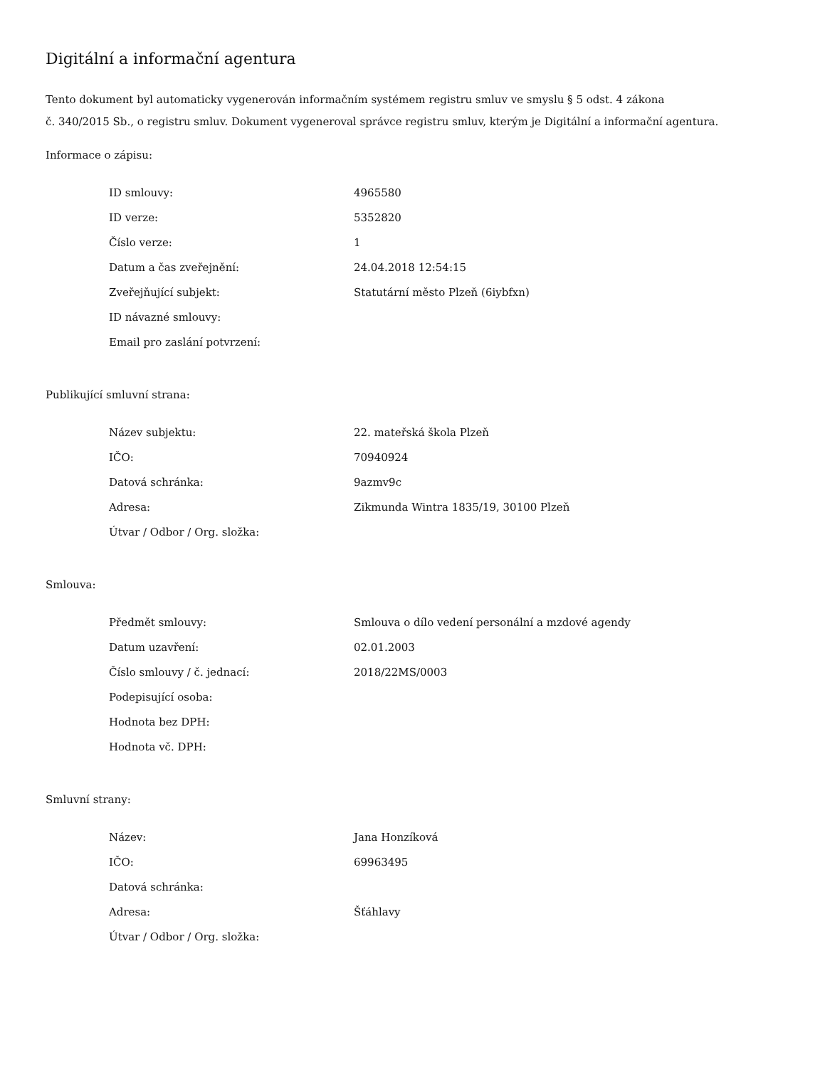Digitální a informační agentura
Tento dokument byl automaticky vygenerován informačním systémem registru smluv ve smyslu § 5 odst. 4 zákona
č. 340/2015 Sb., o registru smluv. Dokument vygeneroval správce registru smluv, kterým je Digitální a informační agentura.
Informace o zápisu:
| ID smlouvy: | 4965580 |
| ID verze: | 5352820 |
| Číslo verze: | 1 |
| Datum a čas zveřejnění: | 24.04.2018 12:54:15 |
| Zveřejňující subjekt: | Statutární město Plzeň (6iybfxn) |
| ID návazné smlouvy: | |
| Email pro zaslání potvrzení: | |
Publikující smluvní strana:
| Název subjektu: | 22. mateřská škola Plzeň |
| IČO: | 70940924 |
| Datová schránka: | 9azmv9c |
| Adresa: | Zikmunda Wintra 1835/19, 30100 Plzeň |
| Útvar / Odbor / Org. složka: | |
Smlouva:
| Předmět smlouvy: | Smlouva o dílo vedení personální a mzdové agendy |
| Datum uzavření: | 02.01.2003 |
| Číslo smlouvy / č. jednací: | 2018/22MS/0003 |
| Podepisující osoba: | |
| Hodnota bez DPH: | |
| Hodnota vč. DPH: | |
Smluvní strany:
| Název: | Jana Honzíková |
| IČO: | 69963495 |
| Datová schránka: | |
| Adresa: | Šťáhlavy |
| Útvar / Odbor / Org. složka: | |